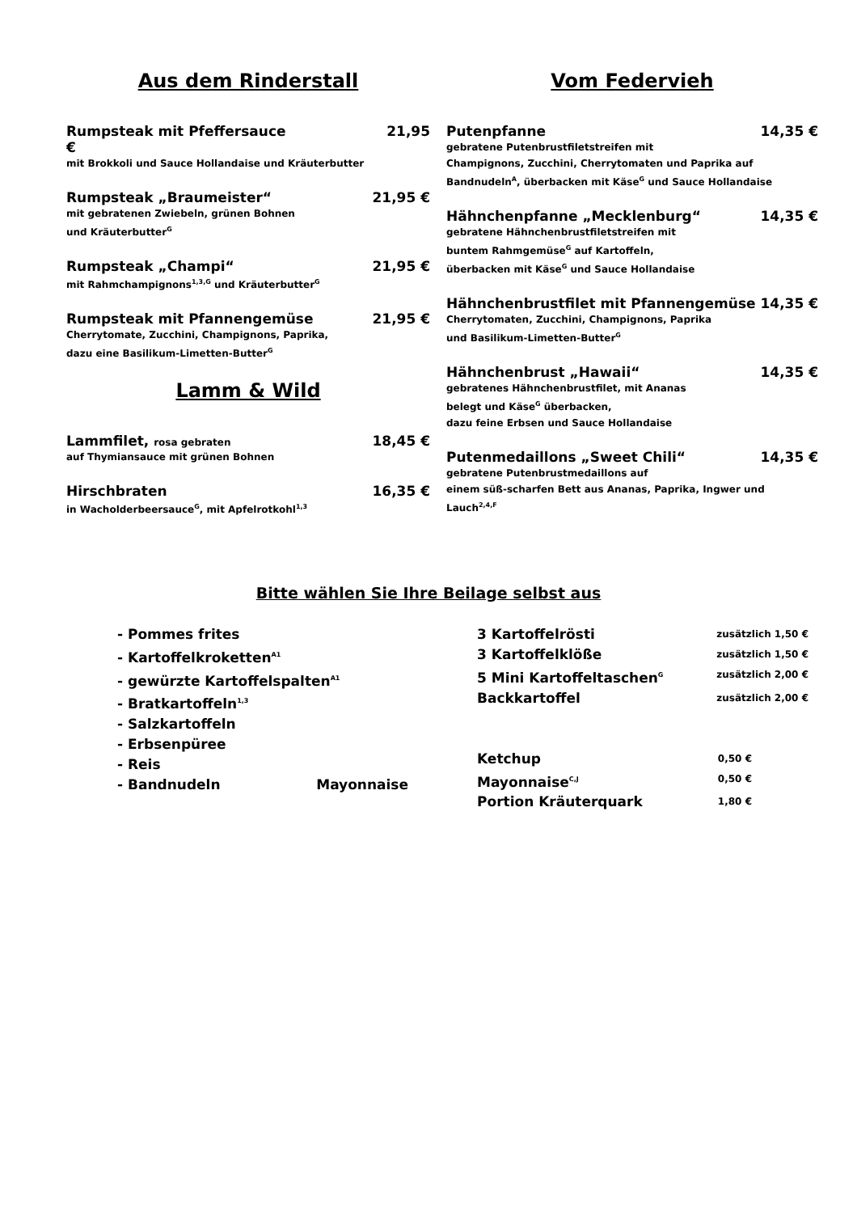Aus dem Rinderstall
Rumpsteak mit Pfeffersauce 21,95
€
mit Brokkoli und Sauce Hollandaise und Kräuterbutter
Rumpsteak „Braumeister“21,95 €
mit gebratenen Zwiebeln, grünen Bohnen
und Kräuterbutter<sup>G</sup>
Rumpsteak „Champi“21,95 €
mit Rahmchampignons<sup>1,3,G</sup> und Kräuterbutter<sup>G</sup>
Rumpsteak mit Pfannengemüse 21,95 €
Cherrytomate, Zucchini, Champignons, Paprika,
dazu eine Basilikum-Limetten-Butter<sup>G</sup>
Lamm & Wild
Lammfilet, rosa gebraten 18,45 €
auf Thymiansauce mit grünen Bohnen
Hirschbraten 16,35 €
in Wacholderbeersauce<sup>G</sup>, mit Apfelrotkohl<sup>1,3</sup>
Vom Federvieh
Putenpfanne 14,35 €
gebratene Putenbrustfiletstreifen mit
Champignons, Zucchini, Cherrytomaten und Paprika auf
Bandnudeln<sup>A</sup>, überbacken mit Käse<sup>G</sup> und Sauce Hollandaise
Hähnchenpfanne „Mecklenburg“14,35 €
gebratene Hähnchenbrustfiletstreifen mit
buntem Rahmgemüse<sup>G</sup> auf Kartoffeln,
überbacken mit Käse<sup>G</sup> und Sauce Hollandaise
Hähnchenbrustfilet mit Pfannengemüse 14,35 €
Cherrytomaten, Zucchini, Champignons, Paprika
und Basilikum-Limetten-Butter<sup>G</sup>
Hähnchenbrust „Hawaii“14,35 €
gebratenes Hähnchenbrustfilet, mit Ananas
belegt und Käse<sup>G</sup> überbacken,
dazu feine Erbsen und Sauce Hollandaise
Putenmedaillons „Sweet Chili“14,35 €
gebratene Putenbrustmedaillons auf
einem süß-scharfen Bett aus Ananas, Paprika, Ingwer und
Lauch<sup>2,4,F</sup>
Bitte wählen Sie Ihre Beilage selbst aus
- Pommes frites
- Kartoffelkroketten<sup>A1</sup>
- gewürzte Kartoffelspalten<sup>A1</sup>
- Bratkartoffeln<sup>1,3</sup>
- Salzkartoffeln
- Erbsenpüree
- Reis
- Bandnudeln Mayonnaise
3 Kartoffelrösti zusätzlich 1,50 €
3 Kartoffelklöße zusätzlich 1,50 €
5 Mini Kartoffeltaschen<sup>G</sup> zusätzlich 2,00 €
Backkartoffel zusätzlich 2,00 €
Ketchup 0,50 €
Mayonnaise<sup>C,J</sup> 0,50 €
Portion Kräuterquark 1,80 €